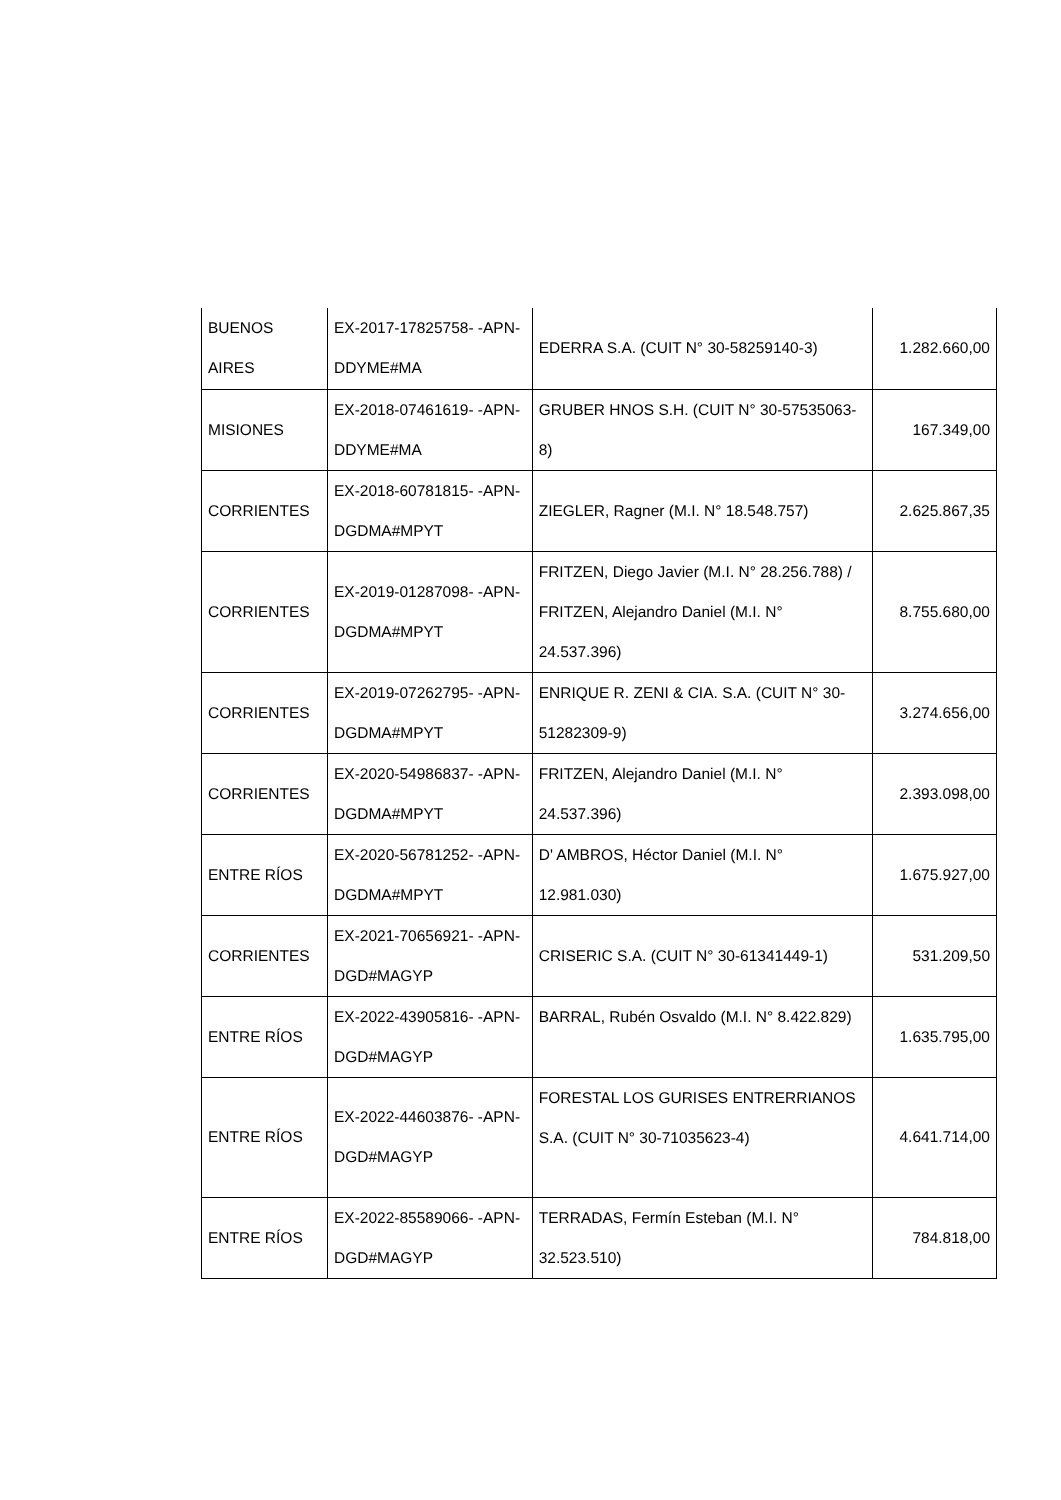| BUENOS AIRES | EX-2017-17825758- -APN-DDYME#MA | EDERRA S.A. (CUIT N° 30-58259140-3) | 1.282.660,00 |
| MISIONES | EX-2018-07461619- -APN-DDYME#MA | GRUBER HNOS S.H. (CUIT N° 30-57535063-8) | 167.349,00 |
| CORRIENTES | EX-2018-60781815- -APN-DGDMA#MPYT | ZIEGLER, Ragner (M.I. N° 18.548.757) | 2.625.867,35 |
| CORRIENTES | EX-2019-01287098- -APN-DGDMA#MPYT | FRITZEN, Diego Javier (M.I. N° 28.256.788) / FRITZEN, Alejandro Daniel (M.I. N° 24.537.396) | 8.755.680,00 |
| CORRIENTES | EX-2019-07262795- -APN-DGDMA#MPYT | ENRIQUE R. ZENI & CIA. S.A. (CUIT N° 30-51282309-9) | 3.274.656,00 |
| CORRIENTES | EX-2020-54986837- -APN-DGDMA#MPYT | FRITZEN, Alejandro Daniel (M.I. N° 24.537.396) | 2.393.098,00 |
| ENTRE RÍOS | EX-2020-56781252- -APN-DGDMA#MPYT | D' AMBROS, Héctor Daniel (M.I. N° 12.981.030) | 1.675.927,00 |
| CORRIENTES | EX-2021-70656921- -APN-DGD#MAGYP | CRISERIC S.A. (CUIT N° 30-61341449-1) | 531.209,50 |
| ENTRE RÍOS | EX-2022-43905816- -APN-DGD#MAGYP | BARRAL, Rubén Osvaldo (M.I. N° 8.422.829) | 1.635.795,00 |
| ENTRE RÍOS | EX-2022-44603876- -APN-DGD#MAGYP | FORESTAL LOS GURISES ENTRERRIANOS S.A. (CUIT N° 30-71035623-4) | 4.641.714,00 |
| ENTRE RÍOS | EX-2022-85589066- -APN-DGD#MAGYP | TERRADAS, Fermín Esteban (M.I. N° 32.523.510) | 784.818,00 |